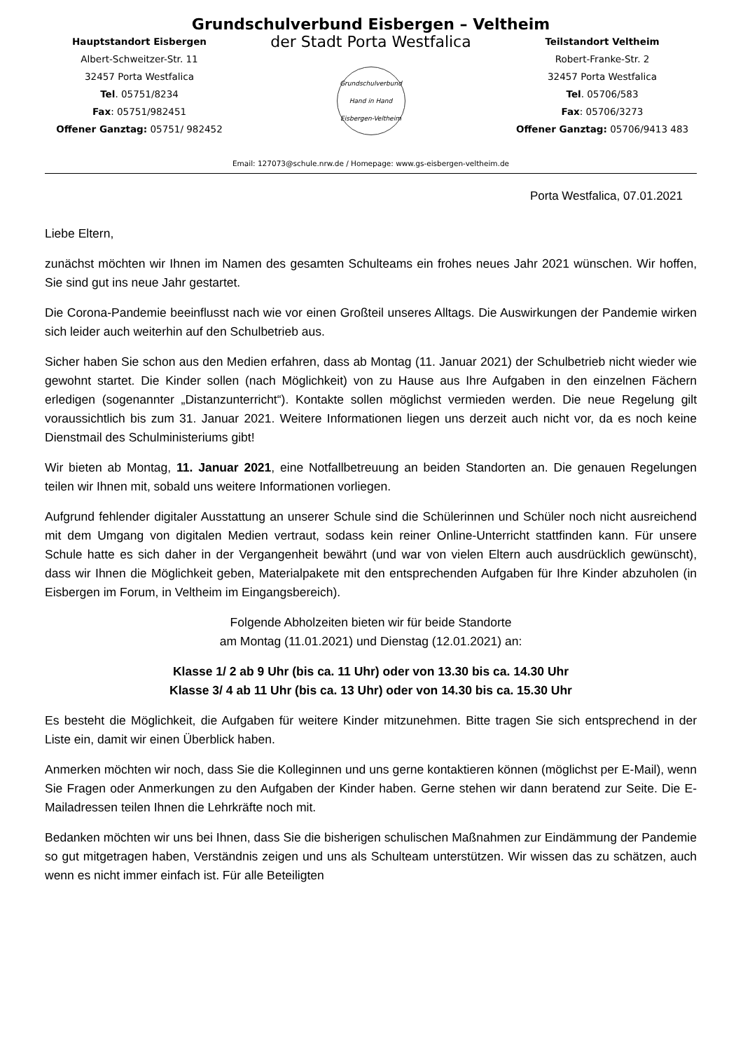Grundschulverbund Eisbergen – Veltheim
Hauptstandort Eisbergen
Albert-Schweitzer-Str. 11
32457 Porta Westfalica
Tel. 05751/8234
Fax: 05751/982451
Offener Ganztag: 05751/ 982452
der Stadt Porta Westfalica
Grundschulverbund
Hand in Hand
Eisbergen-Veltheim
Teilstandort Veltheim
Robert-Franke-Str. 2
32457 Porta Westfalica
Tel. 05706/583
Fax: 05706/3273
Offener Ganztag: 05706/9413 483
Email: 127073@schule.nrw.de / Homepage: www.gs-eisbergen-veltheim.de
Porta Westfalica, 07.01.2021
Liebe Eltern,
zunächst möchten wir Ihnen im Namen des gesamten Schulteams ein frohes neues Jahr 2021 wünschen. Wir hoffen, Sie sind gut ins neue Jahr gestartet.
Die Corona-Pandemie beeinflusst nach wie vor einen Großteil unseres Alltags. Die Auswirkungen der Pandemie wirken sich leider auch weiterhin auf den Schulbetrieb aus.
Sicher haben Sie schon aus den Medien erfahren, dass ab Montag (11. Januar 2021) der Schulbetrieb nicht wieder wie gewohnt startet. Die Kinder sollen (nach Möglichkeit) von zu Hause aus Ihre Aufgaben in den einzelnen Fächern erledigen (sogenannter „Distanzunterricht“). Kontakte sollen möglichst vermieden werden. Die neue Regelung gilt voraussichtlich bis zum 31. Januar 2021. Weitere Informationen liegen uns derzeit auch nicht vor, da es noch keine Dienstmail des Schulministeriums gibt!
Wir bieten ab Montag, 11. Januar 2021, eine Notfallbetreuung an beiden Standorten an. Die genauen Regelungen teilen wir Ihnen mit, sobald uns weitere Informationen vorliegen.
Aufgrund fehlender digitaler Ausstattung an unserer Schule sind die Schülerinnen und Schüler noch nicht ausreichend mit dem Umgang von digitalen Medien vertraut, sodass kein reiner Online-Unterricht stattfinden kann. Für unsere Schule hatte es sich daher in der Vergangenheit bewährt (und war von vielen Eltern auch ausdrücklich gewünscht), dass wir Ihnen die Möglichkeit geben, Materialpakete mit den entsprechenden Aufgaben für Ihre Kinder abzuholen (in Eisbergen im Forum, in Veltheim im Eingangsbereich).
Folgende Abholzeiten bieten wir für beide Standorte
am Montag (11.01.2021) und Dienstag (12.01.2021) an:
Klasse 1/ 2 ab 9 Uhr (bis ca. 11 Uhr) oder von 13.30 bis ca. 14.30 Uhr
Klasse 3/ 4 ab 11 Uhr (bis ca. 13 Uhr) oder von 14.30 bis ca. 15.30 Uhr
Es besteht die Möglichkeit, die Aufgaben für weitere Kinder mitzunehmen. Bitte tragen Sie sich entsprechend in der Liste ein, damit wir einen Überblick haben.
Anmerken möchten wir noch, dass Sie die Kolleginnen und uns gerne kontaktieren können (möglichst per E-Mail), wenn Sie Fragen oder Anmerkungen zu den Aufgaben der Kinder haben. Gerne stehen wir dann beratend zur Seite. Die E-Mailadressen teilen Ihnen die Lehrkräfte noch mit.
Bedanken möchten wir uns bei Ihnen, dass Sie die bisherigen schulischen Maßnahmen zur Eindämmung der Pandemie so gut mitgetragen haben, Verständnis zeigen und uns als Schulteam unterstützen. Wir wissen das zu schätzen, auch wenn es nicht immer einfach ist. Für alle Beteiligten